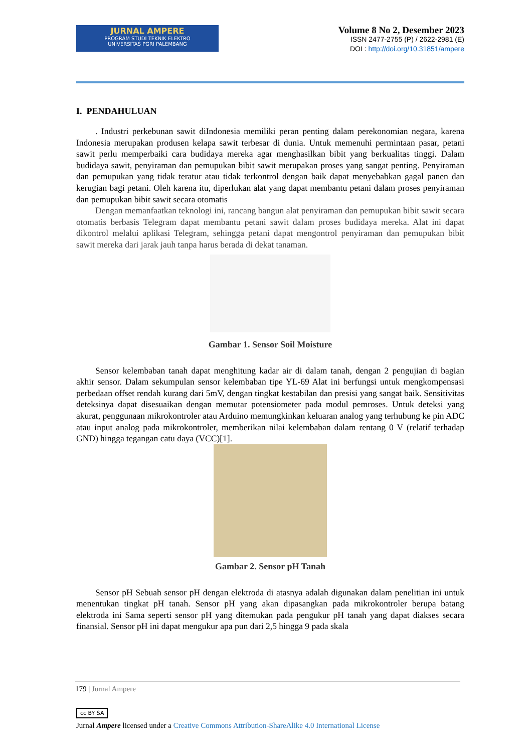JURNAL AMPERE
PROGRAM STUDI TEKNIK ELEKTRO
UNIVERSITAS PGRI PALEMBANG
Volume 8 No 2, Desember 2023
ISSN 2477-2755 (P) / 2622-2981 (E)
DOI : http://doi.org/10.31851/ampere
I. PENDAHULUAN
. Industri perkebunan sawit diIndonesia memiliki peran penting dalam perekonomian negara, karena Indonesia merupakan produsen kelapa sawit terbesar di dunia. Untuk memenuhi permintaan pasar, petani sawit perlu memperbaiki cara budidaya mereka agar menghasilkan bibit yang berkualitas tinggi. Dalam budidaya sawit, penyiraman dan pemupukan bibit sawit merupakan proses yang sangat penting. Penyiraman dan pemupukan yang tidak teratur atau tidak terkontrol dengan baik dapat menyebabkan gagal panen dan kerugian bagi petani. Oleh karena itu, diperlukan alat yang dapat membantu petani dalam proses penyiraman dan pemupukan bibit sawit secara otomatis
Dengan memanfaatkan teknologi ini, rancang bangun alat penyiraman dan pemupukan bibit sawit secara otomatis berbasis Telegram dapat membantu petani sawit dalam proses budidaya mereka. Alat ini dapat dikontrol melalui aplikasi Telegram, sehingga petani dapat mengontrol penyiraman dan pemupukan bibit sawit mereka dari jarak jauh tanpa harus berada di dekat tanaman.
Gambar 1. Sensor Soil Moisture
Sensor kelembaban tanah dapat menghitung kadar air di dalam tanah, dengan 2 pengujian di bagian akhir sensor. Dalam sekumpulan sensor kelembaban tipe YL-69 Alat ini berfungsi untuk mengkompensasi perbedaan offset rendah kurang dari 5mV, dengan tingkat kestabilan dan presisi yang sangat baik. Sensitivitas deteksinya dapat disesuaikan dengan memutar potensiometer pada modul pemroses. Untuk deteksi yang akurat, penggunaan mikrokontroler atau Arduino memungkinkan keluaran analog yang terhubung ke pin ADC atau input analog pada mikrokontroler, memberikan nilai kelembaban dalam rentang 0 V (relatif terhadap GND) hingga tegangan catu daya (VCC)[1].
Gambar 2. Sensor pH Tanah
Sensor pH Sebuah sensor pH dengan elektroda di atasnya adalah digunakan dalam penelitian ini untuk menentukan tingkat pH tanah. Sensor pH yang akan dipasangkan pada mikrokontroler berupa batang elektroda ini Sama seperti sensor pH yang ditemukan pada pengukur pH tanah yang dapat diakses secara finansial. Sensor pH ini dapat mengukur apa pun dari 2,5 hingga 9 pada skala
179 | Jurnal Ampere
cc BY SA
Jurnal Ampere licensed under a Creative Commons Attribution-ShareAlike 4.0 International License